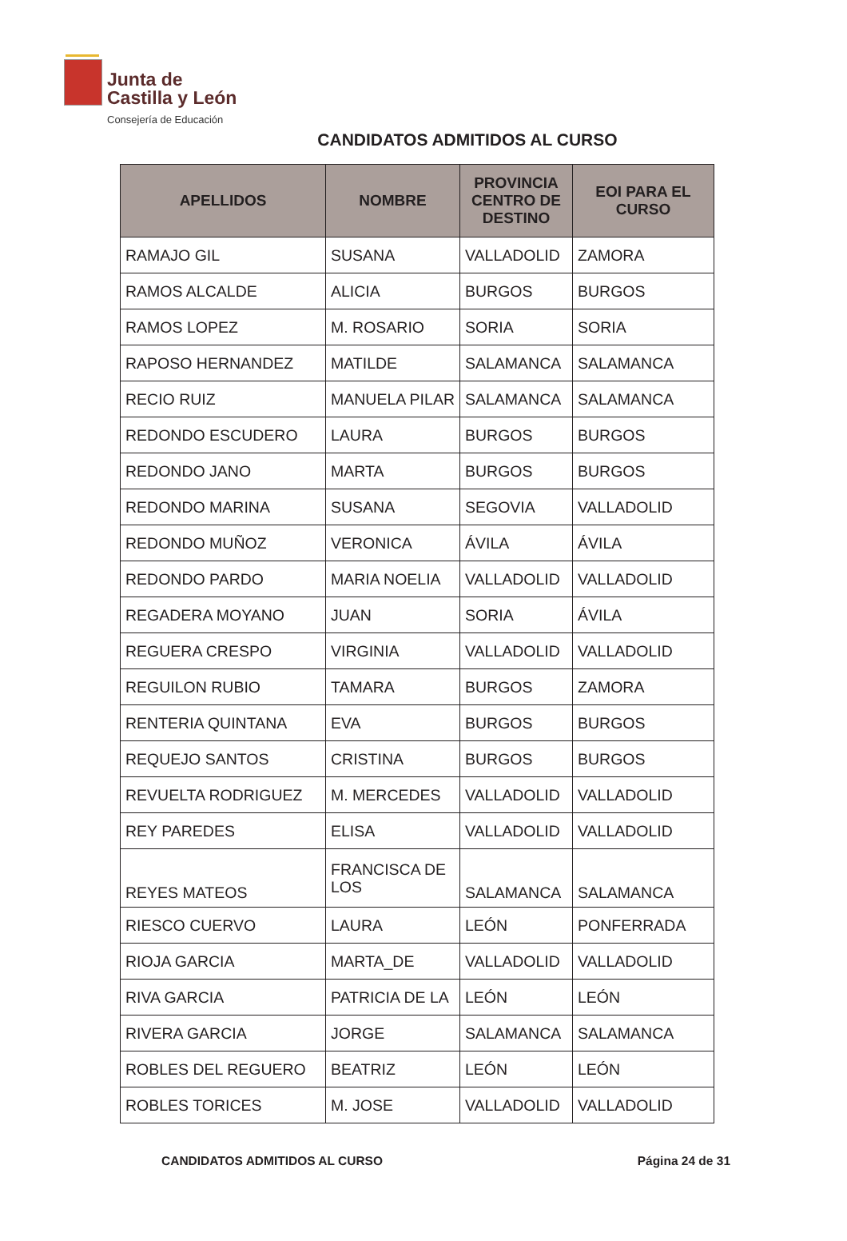Junta de
Castilla y León
Consejería de Educación
CANDIDATOS ADMITIDOS AL CURSO
| APELLIDOS | NOMBRE | PROVINCIA CENTRO DE DESTINO | EOI PARA EL CURSO |
| --- | --- | --- | --- |
| RAMAJO GIL | SUSANA | VALLADOLID | ZAMORA |
| RAMOS ALCALDE | ALICIA | BURGOS | BURGOS |
| RAMOS LOPEZ | M. ROSARIO | SORIA | SORIA |
| RAPOSO HERNANDEZ | MATILDE | SALAMANCA | SALAMANCA |
| RECIO RUIZ | MANUELA PILAR | SALAMANCA | SALAMANCA |
| REDONDO ESCUDERO | LAURA | BURGOS | BURGOS |
| REDONDO JANO | MARTA | BURGOS | BURGOS |
| REDONDO MARINA | SUSANA | SEGOVIA | VALLADOLID |
| REDONDO MUÑOZ | VERONICA | ÁVILA | ÁVILA |
| REDONDO PARDO | MARIA NOELIA | VALLADOLID | VALLADOLID |
| REGADERA MOYANO | JUAN | SORIA | ÁVILA |
| REGUERA CRESPO | VIRGINIA | VALLADOLID | VALLADOLID |
| REGUILON RUBIO | TAMARA | BURGOS | ZAMORA |
| RENTERIA QUINTANA | EVA | BURGOS | BURGOS |
| REQUEJO SANTOS | CRISTINA | BURGOS | BURGOS |
| REVUELTA RODRIGUEZ | M. MERCEDES | VALLADOLID | VALLADOLID |
| REY PAREDES | ELISA | VALLADOLID | VALLADOLID |
| REYES MATEOS | FRANCISCA DE LOS | SALAMANCA | SALAMANCA |
| RIESCO CUERVO | LAURA | LEÓN | PONFERRADA |
| RIOJA GARCIA | MARTA_DE | VALLADOLID | VALLADOLID |
| RIVA GARCIA | PATRICIA DE LA | LEÓN | LEÓN |
| RIVERA GARCIA | JORGE | SALAMANCA | SALAMANCA |
| ROBLES DEL REGUERO | BEATRIZ | LEÓN | LEÓN |
| ROBLES TORICES | M. JOSE | VALLADOLID | VALLADOLID |
CANDIDATOS ADMITIDOS AL CURSO Página 24 de 31